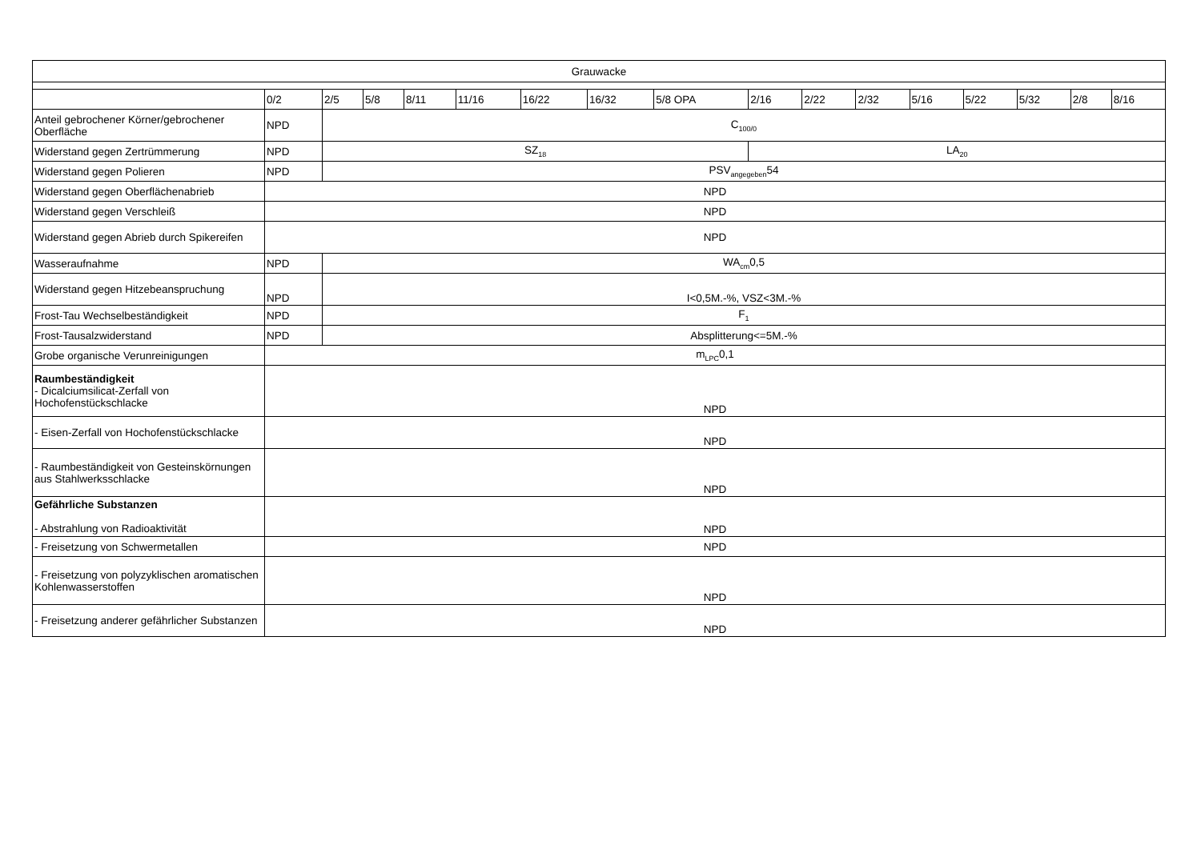| Grauwacke | | | | | | | | | | | | | | | | |
| --- | --- | --- | --- | --- | --- | --- | --- | --- | --- | --- | --- | --- | --- | --- | --- | --- |
| | 0/2 | 2/5 | 5/8 | 8/11 | 11/16 | 16/22 | 16/32 | 5/8 OPA | 2/16 | 2/22 | 2/32 | 5/16 | 5/22 | 5/32 | 2/8 | 8/16 |
| Anteil gebrochener Körner/gebrochener Oberfläche | NPD | C<sub>100/0</sub> | | | | | | | | | | | | | | |
| Widerstand gegen Zertrümmerung | NPD | SZ<sub>18</sub> | | | | | | | LA<sub>20</sub> | | | | | | | |
| Widerstand gegen Polieren | NPD | PSV<sub>angegeben</sub>54 | | | | | | | | | | | | | | |
| Widerstand gegen Oberflächenabrieb | NPD | | | | | | | | | | | | | | | |
| Widerstand gegen Verschleiß | NPD | | | | | | | | | | | | | | | |
| Widerstand gegen Abrieb durch Spikereifen | NPD | | | | | | | | | | | | | | | |
| Wasseraufnahme | NPD | WA<sub>cm</sub>0,5 | | | | | | | | | | | | | | |
| Widerstand gegen Hitzebeanspruchung | NPD | I<0,5M.-%, VSZ<3M.-% | | | | | | | | | | | | | | |
| Frost-Tau Wechselbeständigkeit | NPD | F<sub>1</sub> | | | | | | | | | | | | | | |
| Frost-Tausalzwiderstand | NPD | Absplitterung<=5M.-% | | | | | | | | | | | | | | |
| Grobe organische Verunreinigungen | m<sub>LPC</sub>0,1 | | | | | | | | | | | | | | | |
| Raumbeständigkeit - Dicalciumsilicat-Zerfall von Hochofenstückschlacke | NPD | | | | | | | | | | | | | | | |
| - Eisen-Zerfall von Hochofenstückschlacke | NPD | | | | | | | | | | | | | | | |
| - Raumbeständigkeit von Gesteinskörnungen aus Stahlwerksschlacke | NPD | | | | | | | | | | | | | | | |
| Gefährliche Substanzen - Abstrahlung von Radioaktivität | NPD | | | | | | | | | | | | | | | |
| - Freisetzung von Schwermetallen | NPD | | | | | | | | | | | | | | | |
| - Freisetzung von polyzyklischen aromatischen Kohlenwasserstoffen | NPD | | | | | | | | | | | | | | | |
| - Freisetzung anderer gefährlicher Substanzen | NPD | | | | | | | | | | | | | | | |